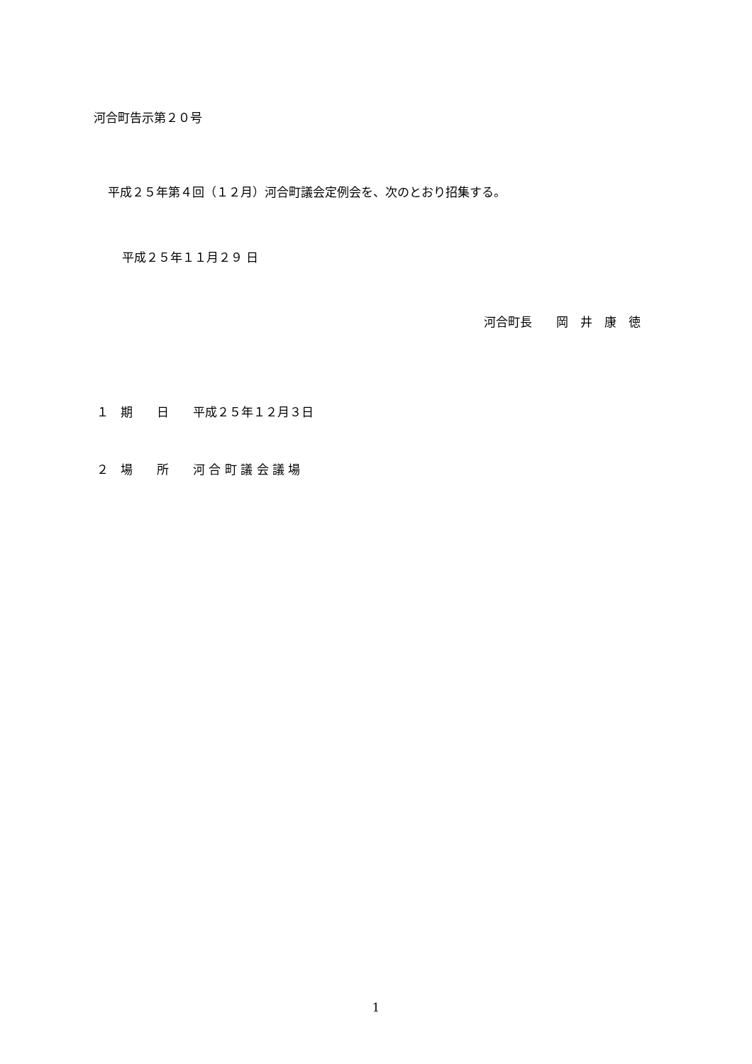河合町告示第２０号
平成２５年第４回（１２月）河合町議会定例会を、次のとおり招集する。
平成２５年１１月２９ 日
河合町長　　岡　井　康　徳
１　期　　日　　平成２５年１２月３日
２　場　　所　　河 合 町 議 会 議 場
1